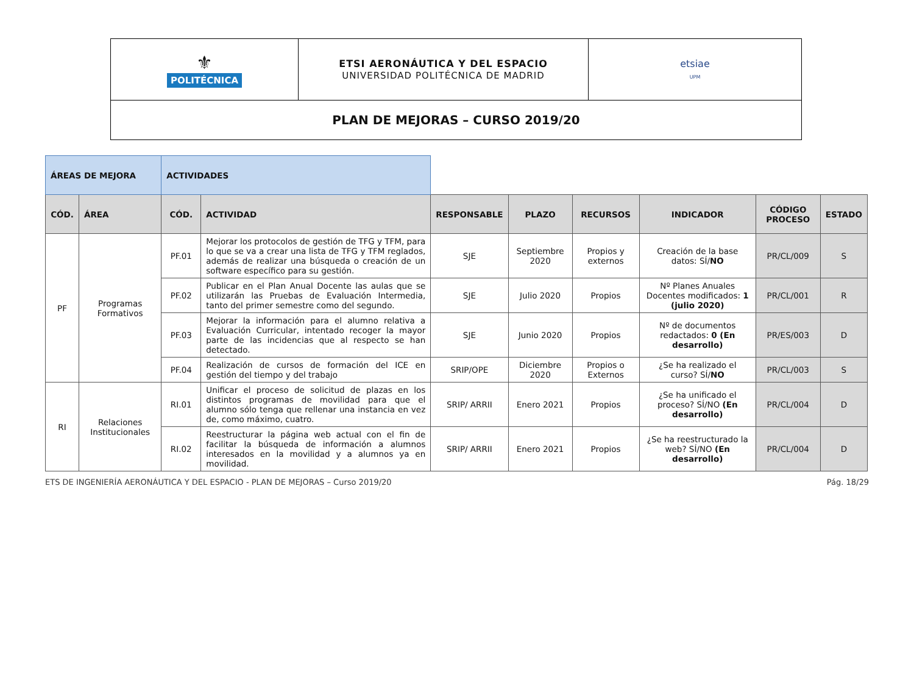| ⚜ POLITÉCNICA | ETSI AERONÁUTICA Y DEL ESPACIO UNIVERSIDAD POLITÉCNICA DE MADRID | etsiae UPM |
| PLAN DE MEJORAS – CURSO 2019/20 | | |
| ÁREAS DE MEJORA | | ACTIVIDADES | | | | | | | |
| CÓD. | ÁREA | CÓD. | ACTIVIDAD | RESPONSABLE | PLAZO | RECURSOS | INDICADOR | CÓDIGO PROCESO | ESTADO |
| PF | Programas Formativos | PF.01 | Mejorar los protocolos de gestión de TFG y TFM, para lo que se va a crear una lista de TFG y TFM reglados, además de realizar una búsqueda o creación de un software específico para su gestión. | SJE | Septiembre 2020 | Propios y externos | Creación de la base datos: SÍ/ NO | PR/CL/009 | S |
| | | PF.02 | Publicar en el Plan Anual Docente las aulas que se utilizarán las Pruebas de Evaluación Intermedia, tanto del primer semestre como del segundo. | SJE | Julio 2020 | Propios | Nº Planes Anuales Docentes modificados: 1 (julio 2020) | PR/CL/001 | R |
| | | PF.03 | Mejorar la información para el alumno relativa a Evaluación Curricular, intentado recoger la mayor parte de las incidencias que al respecto se han detectado. | SJE | Junio 2020 | Propios | Nº de documentos redactados: 0 (En desarrollo) | PR/ES/003 | D |
| | | PF.04 | Realización de cursos de formación del ICE en gestión del tiempo y del trabajo | SRIP/OPE | Diciembre 2020 | Propios o Externos | ¿Se ha realizado el curso? SÍ/ NO | PR/CL/003 | S |
| RI | Relaciones Institucionales | RI.01 | Unificar el proceso de solicitud de plazas en los distintos programas de movilidad para que el alumno sólo tenga que rellenar una instancia en vez de, como máximo, cuatro. | SRIP/ ARRII | Enero 2021 | Propios | ¿Se ha unificado el proceso? SÍ/NO (En desarrollo) | PR/CL/004 | D |
| | | RI.02 | Reestructurar la página web actual con el fin de facilitar la búsqueda de información a alumnos interesados en la movilidad y a alumnos ya en movilidad. | SRIP/ ARRII | Enero 2021 | Propios | ¿Se ha reestructurado la web? SÍ/NO (En desarrollo) | PR/CL/004 | D |
ETS DE INGENIERÍA AERONÁUTICA Y DEL ESPACIO - PLAN DE MEJORAS – Curso 2019/20 Pág. 18/29